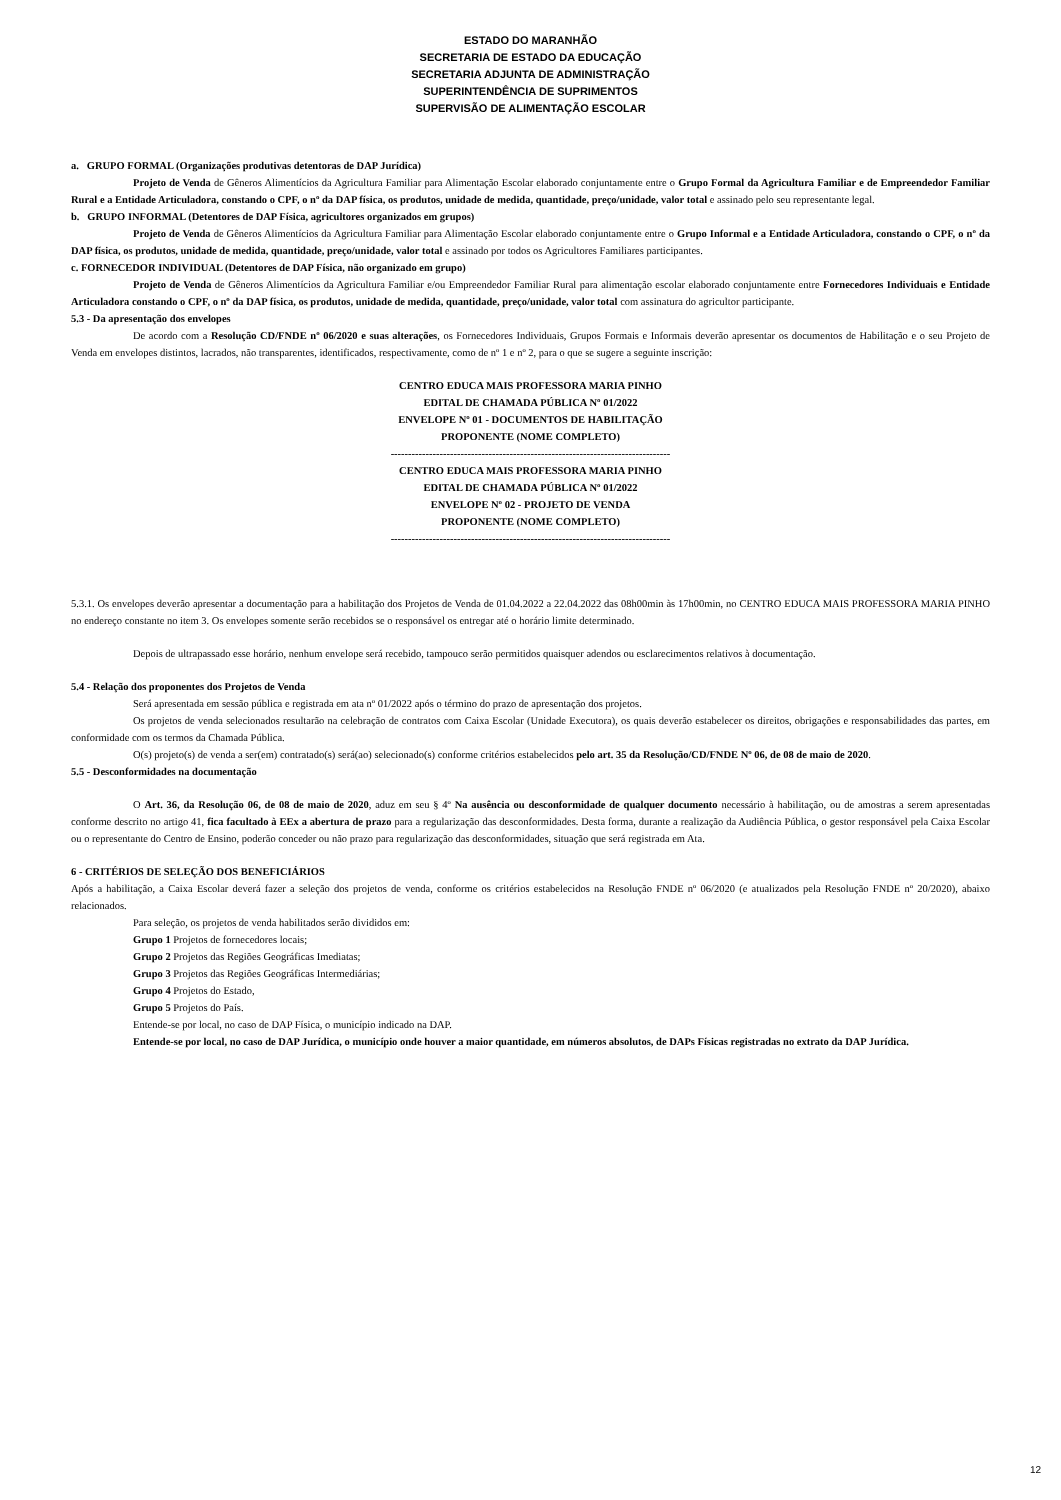ESTADO DO MARANHÃO
SECRETARIA DE ESTADO DA EDUCAÇÃO
SECRETARIA ADJUNTA DE ADMINISTRAÇÃO
SUPERINTENDÊNCIA DE SUPRIMENTOS
SUPERVISÃO DE ALIMENTAÇÃO ESCOLAR
a. GRUPO FORMAL (Organizações produtivas detentoras de DAP Jurídica)
Projeto de Venda de Gêneros Alimentícios da Agricultura Familiar para Alimentação Escolar elaborado conjuntamente entre o Grupo Formal da Agricultura Familiar e de Empreendedor Familiar Rural e a Entidade Articuladora, constando o CPF, o nº da DAP física, os produtos, unidade de medida, quantidade, preço/unidade, valor total e assinado pelo seu representante legal.
b. GRUPO INFORMAL (Detentores de DAP Física, agricultores organizados em grupos)
Projeto de Venda de Gêneros Alimentícios da Agricultura Familiar para Alimentação Escolar elaborado conjuntamente entre o Grupo Informal e a Entidade Articuladora, constando o CPF, o nº da DAP física, os produtos, unidade de medida, quantidade, preço/unidade, valor total e assinado por todos os Agricultores Familiares participantes.
c. FORNECEDOR INDIVIDUAL (Detentores de DAP Física, não organizado em grupo)
Projeto de Venda de Gêneros Alimentícios da Agricultura Familiar e/ou Empreendedor Familiar Rural para alimentação escolar elaborado conjuntamente entre Fornecedores Individuais e Entidade Articuladora constando o CPF, o nº da DAP física, os produtos, unidade de medida, quantidade, preço/unidade, valor total com assinatura do agricultor participante.
5.3 - Da apresentação dos envelopes
De acordo com a Resolução CD/FNDE nº 06/2020 e suas alterações, os Fornecedores Individuais, Grupos Formais e Informais deverão apresentar os documentos de Habilitação e o seu Projeto de Venda em envelopes distintos, lacrados, não transparentes, identificados, respectivamente, como de nº 1 e nº 2, para o que se sugere a seguinte inscrição:
CENTRO EDUCA MAIS PROFESSORA MARIA PINHO
EDITAL DE CHAMADA PÚBLICA Nº 01/2022
ENVELOPE Nº 01 - DOCUMENTOS DE HABILITAÇÃO
PROPONENTE (NOME COMPLETO)
--------------------------------------------------------------------------------
CENTRO EDUCA MAIS PROFESSORA MARIA PINHO
EDITAL DE CHAMADA PÚBLICA Nº 01/2022
ENVELOPE Nº 02 - PROJETO DE VENDA
PROPONENTE (NOME COMPLETO)
--------------------------------------------------------------------------------
5.3.1. Os envelopes deverão apresentar a documentação para a habilitação dos Projetos de Venda de 01.04.2022 a 22.04.2022 das 08h00min às 17h00min, no CENTRO EDUCA MAIS PROFESSORA MARIA PINHO no endereço constante no item 3. Os envelopes somente serão recebidos se o responsável os entregar até o horário limite determinado.
Depois de ultrapassado esse horário, nenhum envelope será recebido, tampouco serão permitidos quaisquer adendos ou esclarecimentos relativos à documentação.
5.4 - Relação dos proponentes dos Projetos de Venda
Será apresentada em sessão pública e registrada em ata nº 01/2022 após o término do prazo de apresentação dos projetos.
Os projetos de venda selecionados resultarão na celebração de contratos com Caixa Escolar (Unidade Executora), os quais deverão estabelecer os direitos, obrigações e responsabilidades das partes, em conformidade com os termos da Chamada Pública.
O(s) projeto(s) de venda a ser(em) contratado(s) será(ao) selecionado(s) conforme critérios estabelecidos pelo art. 35 da Resolução/CD/FNDE Nº 06, de 08 de maio de 2020.
5.5 - Desconformidades na documentação
O Art. 36, da Resolução 06, de 08 de maio de 2020, aduz em seu § 4º Na ausência ou desconformidade de qualquer documento necessário à habilitação, ou de amostras a serem apresentadas conforme descrito no artigo 41, fica facultado à EEx a abertura de prazo para a regularização das desconformidades. Desta forma, durante a realização da Audiência Pública, o gestor responsável pela Caixa Escolar ou o representante do Centro de Ensino, poderão conceder ou não prazo para regularização das desconformidades, situação que será registrada em Ata.
6 - CRITÉRIOS DE SELEÇÃO DOS BENEFICIÁRIOS
Após a habilitação, a Caixa Escolar deverá fazer a seleção dos projetos de venda, conforme os critérios estabelecidos na Resolução FNDE nº 06/2020 (e atualizados pela Resolução FNDE nº 20/2020), abaixo relacionados.
Para seleção, os projetos de venda habilitados serão divididos em:
Grupo 1 Projetos de fornecedores locais;
Grupo 2 Projetos das Regiões Geográficas Imediatas;
Grupo 3 Projetos das Regiões Geográficas Intermediárias;
Grupo 4 Projetos do Estado,
Grupo 5 Projetos do País.
Entende-se por local, no caso de DAP Física, o município indicado na DAP.
Entende-se por local, no caso de DAP Jurídica, o município onde houver a maior quantidade, em números absolutos, de DAPs Físicas registradas no extrato da DAP Jurídica.
12